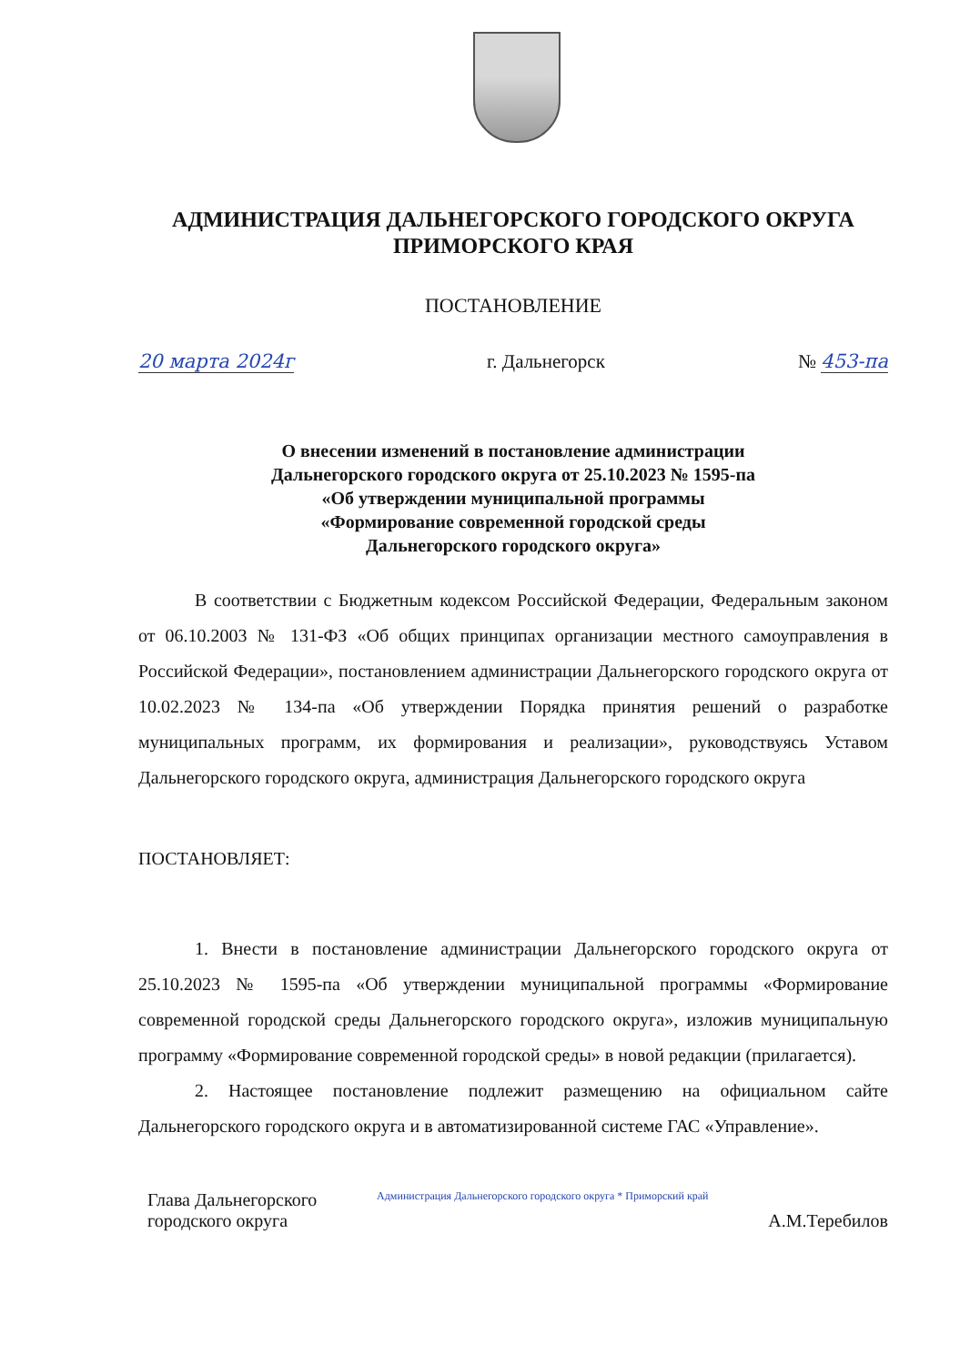АДМИНИСТРАЦИЯ ДАЛЬНЕГОРСКОГО ГОРОДСКОГО ОКРУГА
ПРИМОРСКОГО КРАЯ
ПОСТАНОВЛЕНИЕ
20 марта 2024г г. Дальнегорск № 453-па
О внесении изменений в постановление администрации
Дальнегорского городского округа от 25.10.2023 № 1595-па
«Об утверждении муниципальной программы
«Формирование современной городской среды
Дальнегорского городского округа»
В соответствии с Бюджетным кодексом Российской Федерации, Федеральным законом от 06.10.2003 № 131-ФЗ «Об общих принципах организации местного самоуправления в Российской Федерации», постановлением администрации Дальнегорского городского округа от 10.02.2023 № 134-па «Об утверждении Порядка принятия решений о разработке муниципальных программ, их формирования и реализации», руководствуясь Уставом Дальнегорского городского округа, администрация Дальнегорского городского округа
ПОСТАНОВЛЯЕТ:
1. Внести в постановление администрации Дальнегорского городского округа от 25.10.2023 № 1595-па «Об утверждении муниципальной программы «Формирование современной городской среды Дальнегорского городского округа», изложив муниципальную программу «Формирование современной городской среды» в новой редакции (прилагается).
2. Настоящее постановление подлежит размещению на официальном сайте Дальнегорского городского округа и в автоматизированной системе ГАС «Управление».
Глава Дальнегорского
городского округа Администрация Дальнегорского городского округа * Приморский край
А.М.Теребилов